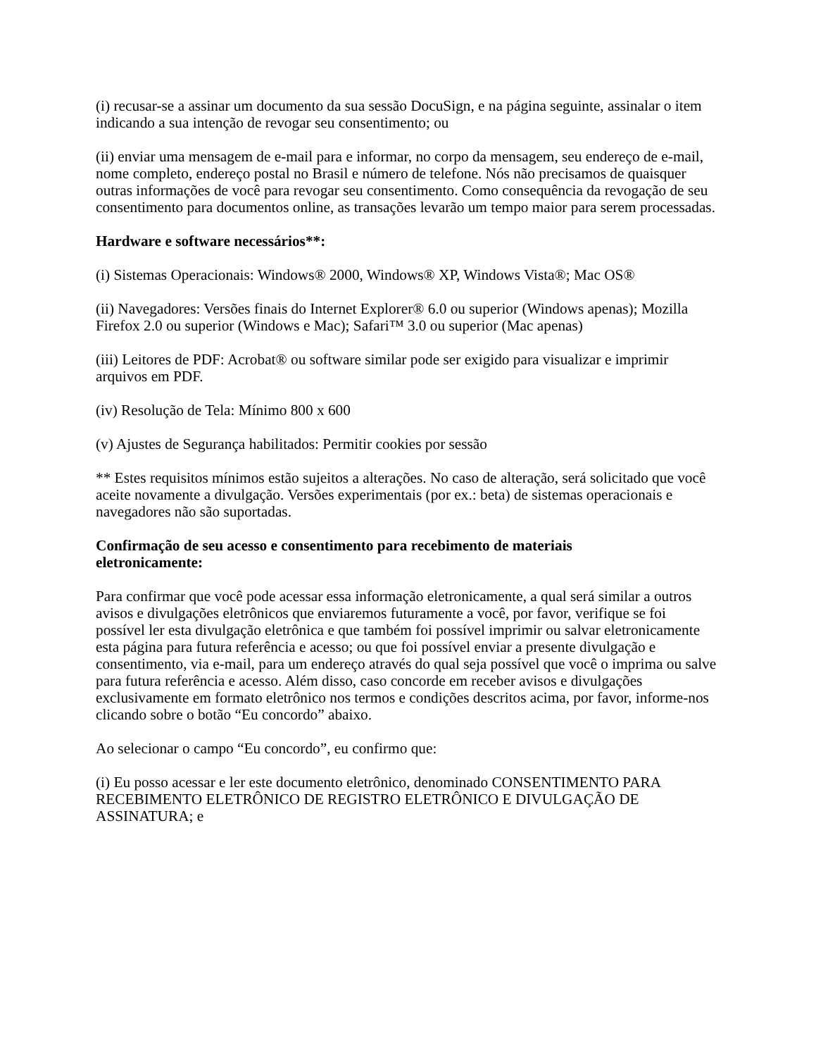(i) recusar-se a assinar um documento da sua sessão DocuSign, e na página seguinte, assinalar o item indicando a sua intenção de revogar seu consentimento; ou
(ii) enviar uma mensagem de e-mail para e informar, no corpo da mensagem, seu endereço de e-mail, nome completo, endereço postal no Brasil e número de telefone. Nós não precisamos de quaisquer outras informações de você para revogar seu consentimento. Como consequência da revogação de seu consentimento para documentos online, as transações levarão um tempo maior para serem processadas.
Hardware e software necessários**:
(i) Sistemas Operacionais: Windows® 2000, Windows® XP, Windows Vista®; Mac OS®
(ii) Navegadores: Versões finais do Internet Explorer® 6.0 ou superior (Windows apenas); Mozilla Firefox 2.0 ou superior (Windows e Mac); Safari™ 3.0 ou superior (Mac apenas)
(iii) Leitores de PDF: Acrobat® ou software similar pode ser exigido para visualizar e imprimir arquivos em PDF.
(iv) Resolução de Tela: Mínimo 800 x 600
(v) Ajustes de Segurança habilitados: Permitir cookies por sessão
** Estes requisitos mínimos estão sujeitos a alterações. No caso de alteração, será solicitado que você aceite novamente a divulgação. Versões experimentais (por ex.: beta) de sistemas operacionais e navegadores não são suportadas.
Confirmação de seu acesso e consentimento para recebimento de materiais
eletronicamente:
Para confirmar que você pode acessar essa informação eletronicamente, a qual será similar a outros avisos e divulgações eletrônicos que enviaremos futuramente a você, por favor, verifique se foi possível ler esta divulgação eletrônica e que também foi possível imprimir ou salvar eletronicamente esta página para futura referência e acesso; ou que foi possível enviar a presente divulgação e consentimento, via e-mail, para um endereço através do qual seja possível que você o imprima ou salve para futura referência e acesso. Além disso, caso concorde em receber avisos e divulgações exclusivamente em formato eletrônico nos termos e condições descritos acima, por favor, informe-nos clicando sobre o botão “Eu concordo” abaixo.
Ao selecionar o campo “Eu concordo”, eu confirmo que:
(i) Eu posso acessar e ler este documento eletrônico, denominado CONSENTIMENTO PARA RECEBIMENTO ELETRÔNICO DE REGISTRO ELETRÔNICO E DIVULGAÇÃO DE ASSINATURA; e